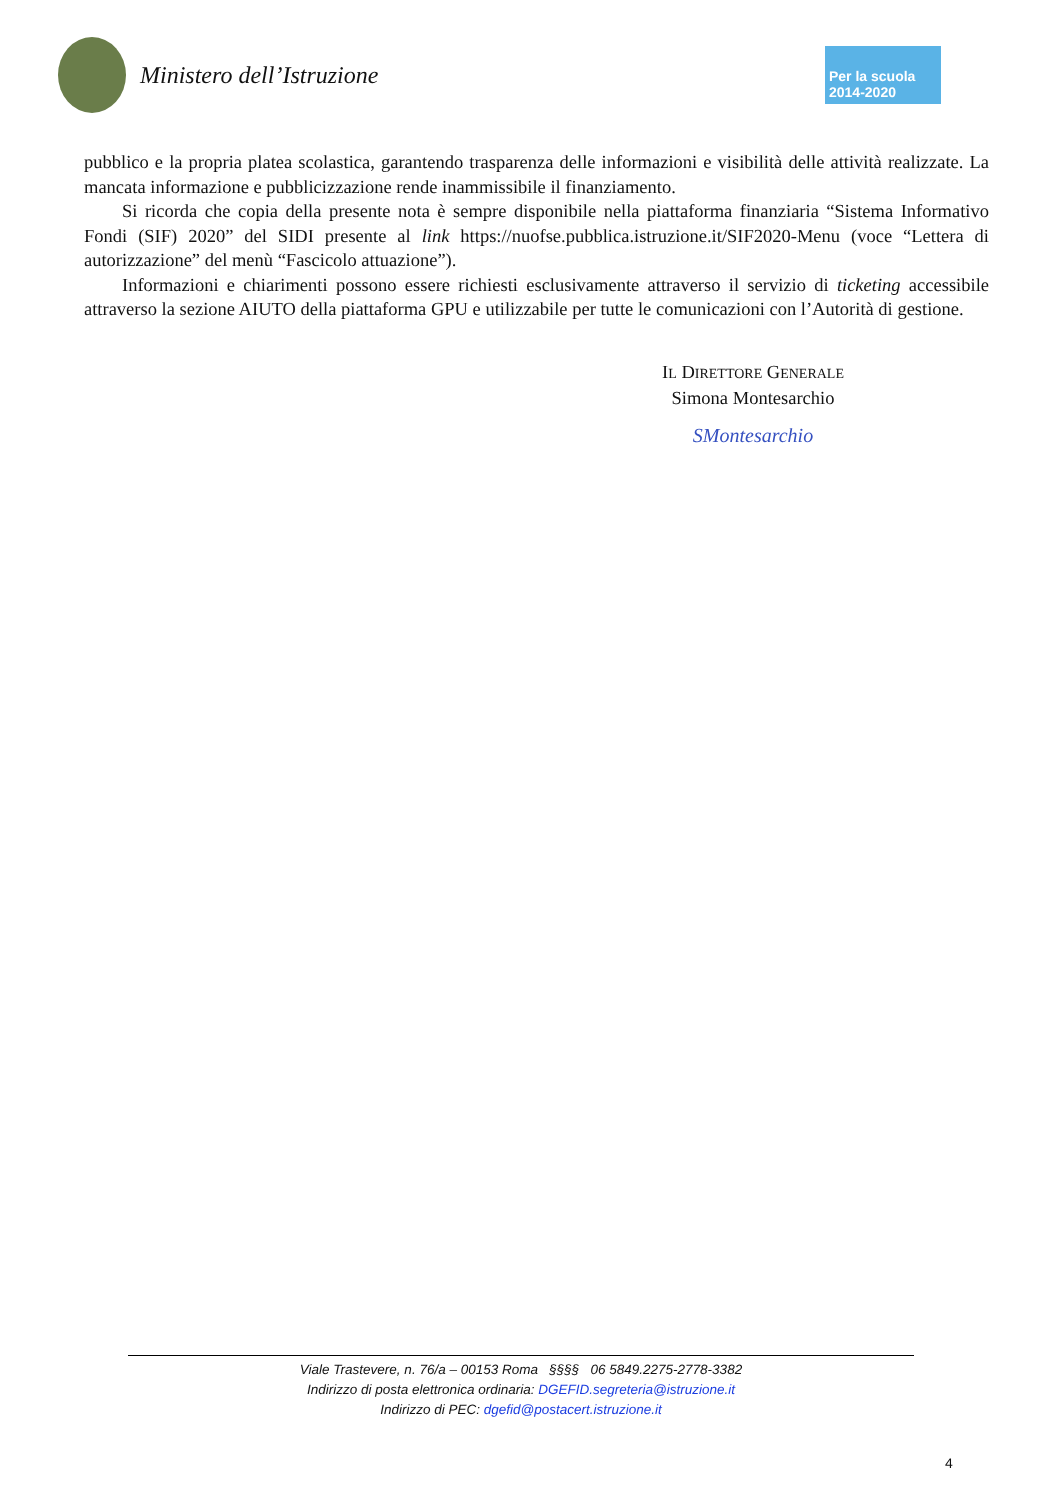Ministero dell’Istruzione
Per la scuola 2014-2020
pubblico e la propria platea scolastica, garantendo trasparenza delle informazioni e visibilità delle attività realizzate. La mancata informazione e pubblicizzazione rende inammissibile il finanziamento.
Si ricorda che copia della presente nota è sempre disponibile nella piattaforma finanziaria “Sistema Informativo Fondi (SIF) 2020” del SIDI presente al link https://nuofse.pubblica.istruzione.it/SIF2020-Menu (voce “Lettera di autorizzazione” del menù “Fascicolo attuazione”).
Informazioni e chiarimenti possono essere richiesti esclusivamente attraverso il servizio di ticketing accessibile attraverso la sezione AIUTO della piattaforma GPU e utilizzabile per tutte le comunicazioni con l’Autorità di gestione.
IL DIRETTORE GENERALE
Simona Montesarchio
SMontesarchio
Viale Trastevere, n. 76/a – 00153 Roma §§§§ 06 5849.2275-2778-3382
Indirizzo di posta elettronica ordinaria: DGEFID.segreteria@istruzione.it
Indirizzo di PEC: dgefid@postacert.istruzione.it
4